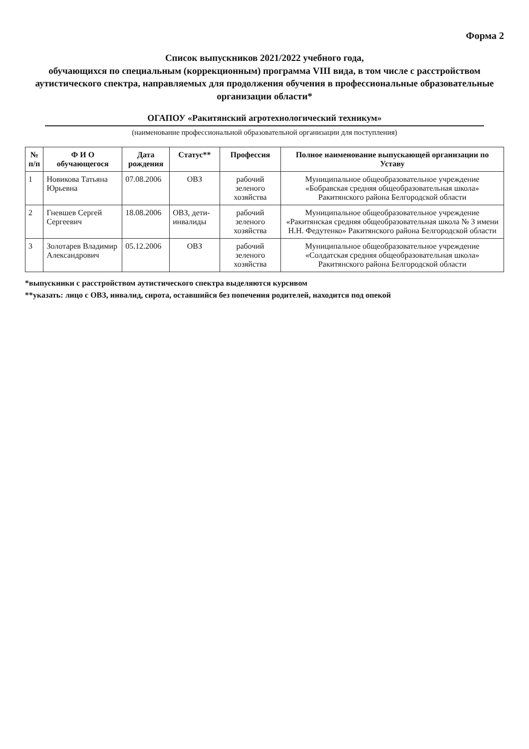Форма 2
Список выпускников 2021/2022 учебного года,
обучающихся по специальным (коррекционным) программа VIII вида, в том числе с расстройством аутистического спектра, направляемых для продолжения обучения в профессиональные образовательные организации области*
ОГАПОУ «Ракитянский агротехнологический техникум»
(наименование профессиональной образовательной организации для поступления)
| № п/п | Ф И О обучающегося | Дата рождения | Статус** | Профессия | Полное наименование выпускающей организации по Уставу |
| --- | --- | --- | --- | --- | --- |
| 1 | Новикова Татьяна Юрьевна | 07.08.2006 | ОВЗ | рабочий зеленого хозяйства | Муниципальное общеобразовательное учреждение «Бобравская средняя общеобразовательная школа» Ракитянского района Белгородской области |
| 2 | Гневшев Сергей Сергеевич | 18.08.2006 | ОВЗ, дети-инвалиды | рабочий зеленого хозяйства | Муниципальное общеобразовательное учреждение «Ракитянская средняя общеобразовательная школа № 3 имени Н.Н. Федутенко» Ракитянского района Белгородской области |
| 3 | Золотарев Владимир Александрович | 05.12.2006 | ОВЗ | рабочий зеленого хозяйства | Муниципальное общеобразовательное учреждение «Солдатская средняя общеобразовательная школа» Ракитянского района Белгородской области |
*выпускники с расстройством аутистического спектра выделяются курсивом
**указать: лицо с ОВЗ, инвалид, сирота, оставшийся без попечения родителей, находится под опекой